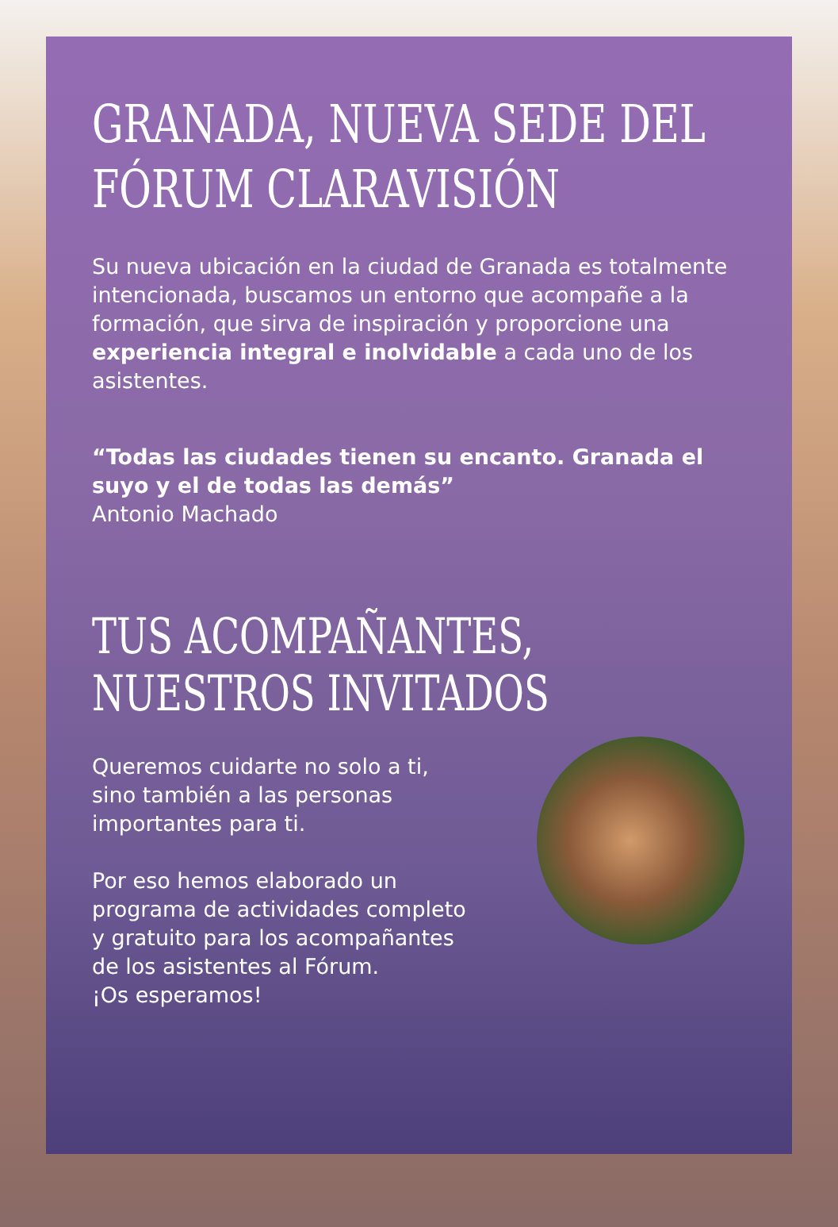GRANADA, NUEVA SEDE DEL FÓRUM CLARAVISIÓN
Su nueva ubicación en la ciudad de Granada es totalmente intencionada, buscamos un entorno que acompañe a la formación, que sirva de inspiración y proporcione una experiencia integral e inolvidable a cada uno de los asistentes.
“Todas las ciudades tienen su encanto. Granada el suyo y el de todas las demás”
Antonio Machado
TUS ACOMPAÑANTES, NUESTROS INVITADOS
Queremos cuidarte no solo a ti,
sino también a las personas
importantes para ti.
Por eso hemos elaborado un
programa de actividades completo
y gratuito para los acompañantes
de los asistentes al Fórum.
¡Os esperamos!